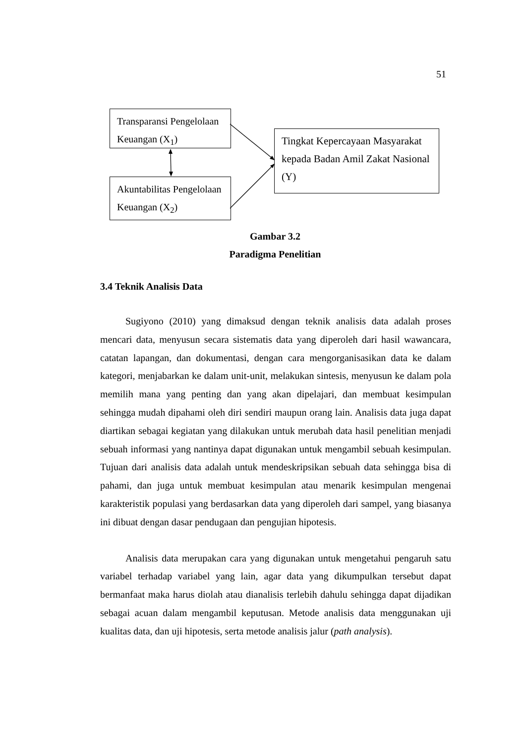51
Transparansi Pengelolaan Keuangan (X<sub>1</sub>)
Akuntabilitas Pengelolaan Keuangan (X<sub>2</sub>)
Tingkat Kepercayaan Masyarakat kepada Badan Amil Zakat Nasional (Y)
Gambar 3.2
Paradigma Penelitian
3.4 Teknik Analisis Data
Sugiyono (2010) yang dimaksud dengan teknik analisis data adalah proses mencari data, menyusun secara sistematis data yang diperoleh dari hasil wawancara, catatan lapangan, dan dokumentasi, dengan cara mengorganisasikan data ke dalam kategori, menjabarkan ke dalam unit-unit, melakukan sintesis, menyusun ke dalam pola memilih mana yang penting dan yang akan dipelajari, dan membuat kesimpulan sehingga mudah dipahami oleh diri sendiri maupun orang lain. Analisis data juga dapat diartikan sebagai kegiatan yang dilakukan untuk merubah data hasil penelitian menjadi sebuah informasi yang nantinya dapat digunakan untuk mengambil sebuah kesimpulan. Tujuan dari analisis data adalah untuk mendeskripsikan sebuah data sehingga bisa di pahami, dan juga untuk membuat kesimpulan atau menarik kesimpulan mengenai karakteristik populasi yang berdasarkan data yang diperoleh dari sampel, yang biasanya ini dibuat dengan dasar pendugaan dan pengujian hipotesis.
Analisis data merupakan cara yang digunakan untuk mengetahui pengaruh satu variabel terhadap variabel yang lain, agar data yang dikumpulkan tersebut dapat bermanfaat maka harus diolah atau dianalisis terlebih dahulu sehingga dapat dijadikan sebagai acuan dalam mengambil keputusan. Metode analisis data menggunakan uji kualitas data, dan uji hipotesis, serta metode analisis jalur (path analysis).